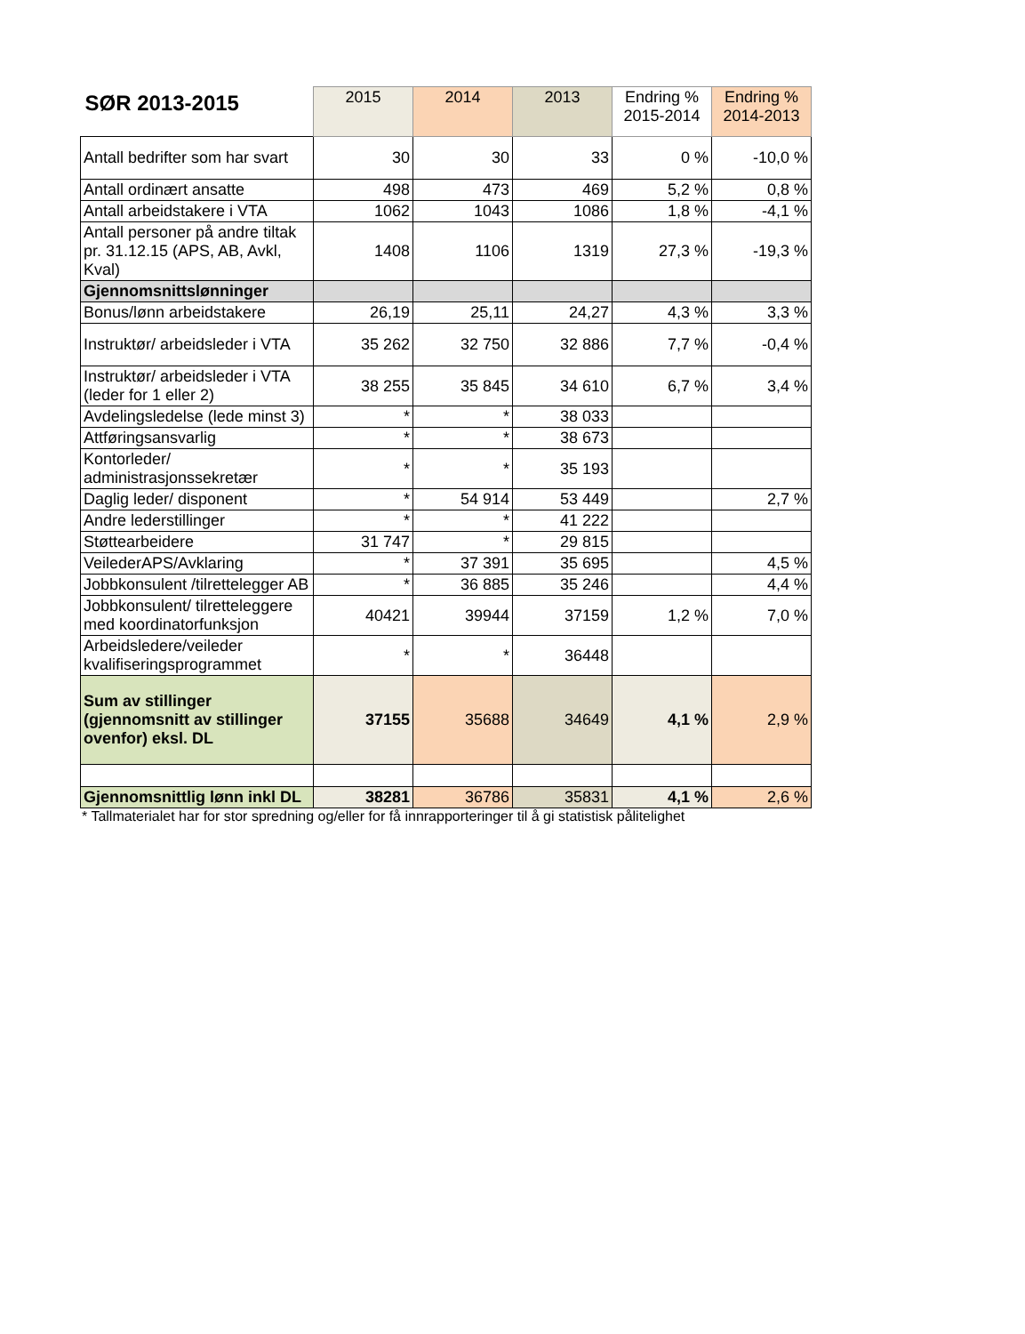| SØR 2013-2015 | 2015 | 2014 | 2013 | Endring % 2015-2014 | Endring % 2014-2013 |
| --- | --- | --- | --- | --- | --- |
| Antall bedrifter som har svart | 30 | 30 | 33 | 0 % | -10,0 % |
| Antall ordinært ansatte | 498 | 473 | 469 | 5,2 % | 0,8 % |
| Antall arbeidstakere i VTA | 1062 | 1043 | 1086 | 1,8 % | -4,1 % |
| Antall personer på andre tiltak pr. 31.12.15 (APS, AB, Avkl, Kval) | 1408 | 1106 | 1319 | 27,3 % | -19,3 % |
| Gjennomsnittslønninger | | | | | |
| Bonus/lønn arbeidstakere | 26,19 | 25,11 | 24,27 | 4,3 % | 3,3 % |
| Instruktør/ arbeidsleder i VTA | 35 262 | 32 750 | 32 886 | 7,7 % | -0,4 % |
| Instruktør/ arbeidsleder i VTA (leder for 1 eller 2) | 38 255 | 35 845 | 34 610 | 6,7 % | 3,4 % |
| Avdelingsledelse (lede minst 3) | * | * | 38 033 | | |
| Attføringsansvarlig | * | * | 38 673 | | |
| Kontorleder/ administrasjonssekretær | * | * | 35 193 | | |
| Daglig leder/ disponent | * | 54 914 | 53 449 | | 2,7 % |
| Andre lederstillinger | * | * | 41 222 | | |
| Støttearbeidere | 31 747 | * | 29 815 | | |
| VeilederAPS/Avklaring | * | 37 391 | 35 695 | | 4,5 % |
| Jobbkonsulent /tilrettelegger AB | * | 36 885 | 35 246 | | 4,4 % |
| Jobbkonsulent/ tilretteleggere med koordinatorfunksjon | 40421 | 39944 | 37159 | 1,2 % | 7,0 % |
| Arbeidsledere/veileder kvalifiseringsprogrammet | * | * | 36448 | | |
| Sum av stillinger (gjennomsnitt av stillinger ovenfor) eksl. DL | 37155 | 35688 | 34649 | 4,1 % | 2,9 % |
| Gjennomsnittlig lønn inkl DL | 38281 | 36786 | 35831 | 4,1 % | 2,6 % |
* Tallmaterialet har for stor spredning og/eller for få innrapporteringer til å gi statistisk pålitelighet